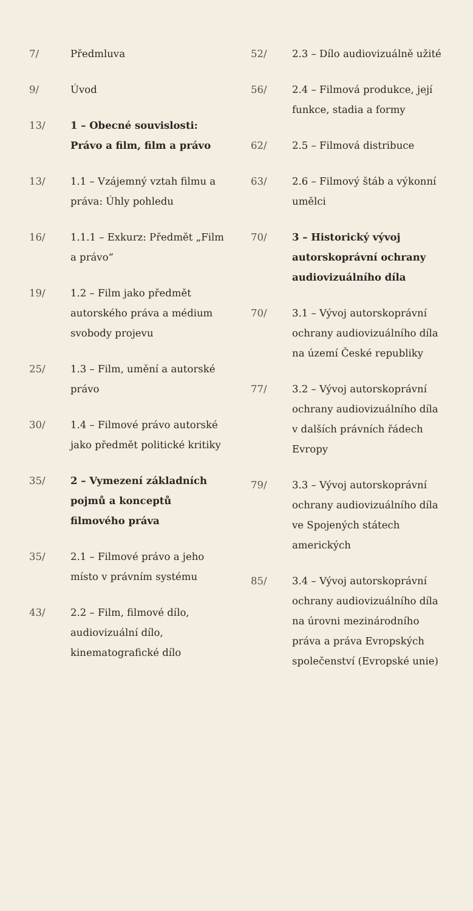7/ Předmluva
9/ Úvod
13/ 1 – Obecné souvislosti: Právo a film, film a právo
13/ 1.1 – Vzájemný vztah filmu a práva: Úhly pohledu
16/ 1.1.1 – Exkurz: Předmět „Film a právo“
19/ 1.2 – Film jako předmět autorského práva a médium svobody projevu
25/ 1.3 – Film, umění a autorské právo
30/ 1.4 – Filmové právo autorské jako předmět politické kritiky
35/ 2 – Vymezení základních pojmů a konceptů filmového práva
35/ 2.1 – Filmové právo a jeho místo v právním systému
43/ 2.2 – Film, filmové dílo, audiovizuální dílo, kinematografické dílo
52/ 2.3 – Dílo audiovizuálně užité
56/ 2.4 – Filmová produkce, její funkce, stadia a formy
62/ 2.5 – Filmová distribuce
63/ 2.6 – Filmový štáb a výkonní umělci
70/ 3 – Historický vývoj autorskoprávní ochrany audiovizuálního díla
70/ 3.1 – Vývoj autorskoprávní ochrany audiovizuálního díla na území České republiky
77/ 3.2 – Vývoj autorskoprávní ochrany audiovizuálního díla v dalších právních řádech Evropy
79/ 3.3 – Vývoj autorskoprávní ochrany audiovizuálního díla ve Spojených státech amerických
85/ 3.4 – Vývoj autorskoprávní ochrany audiovizuálního díla na úrovni mezinárodního práva a práva Evropských společenství (Evropské unie)